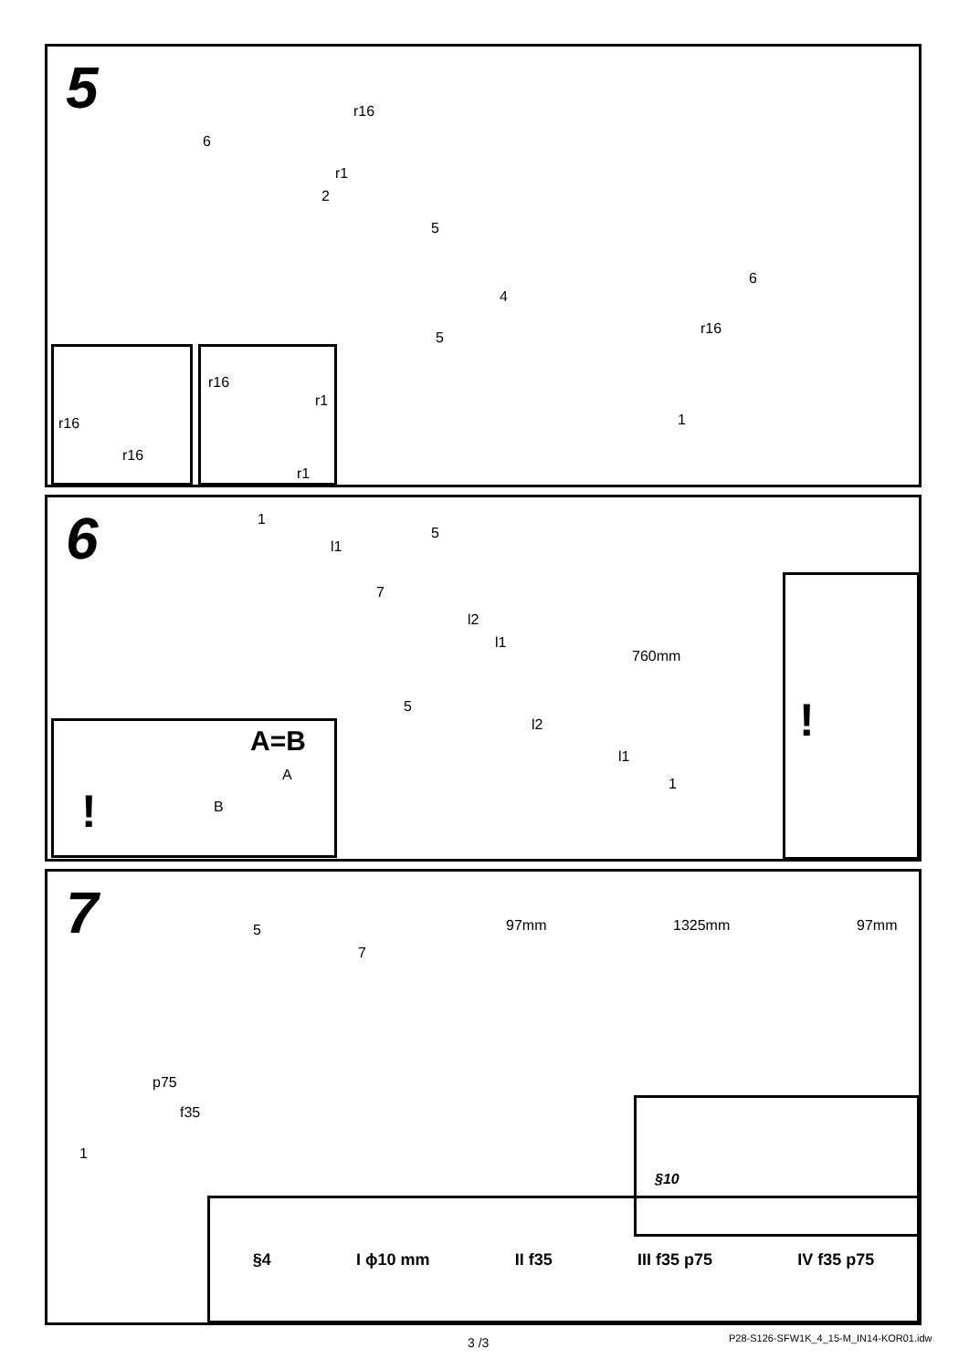5
r16
6
r1
2
5
4
5
6
r16
1
r16
r16
r16
r1
r1
6
1
5
l1
7
l2
l1
760mm
5
l2
l1
1
A=B
A
B!
!
7
7
5
p75
f35
1
97mm 1325mm 97mm
§10
§4 I ϕ10 mm II f35 III f35 p75 IV f35 p75
3 /3
P28-S126-SFW1K_4_15-M_IN14-KOR01.idw